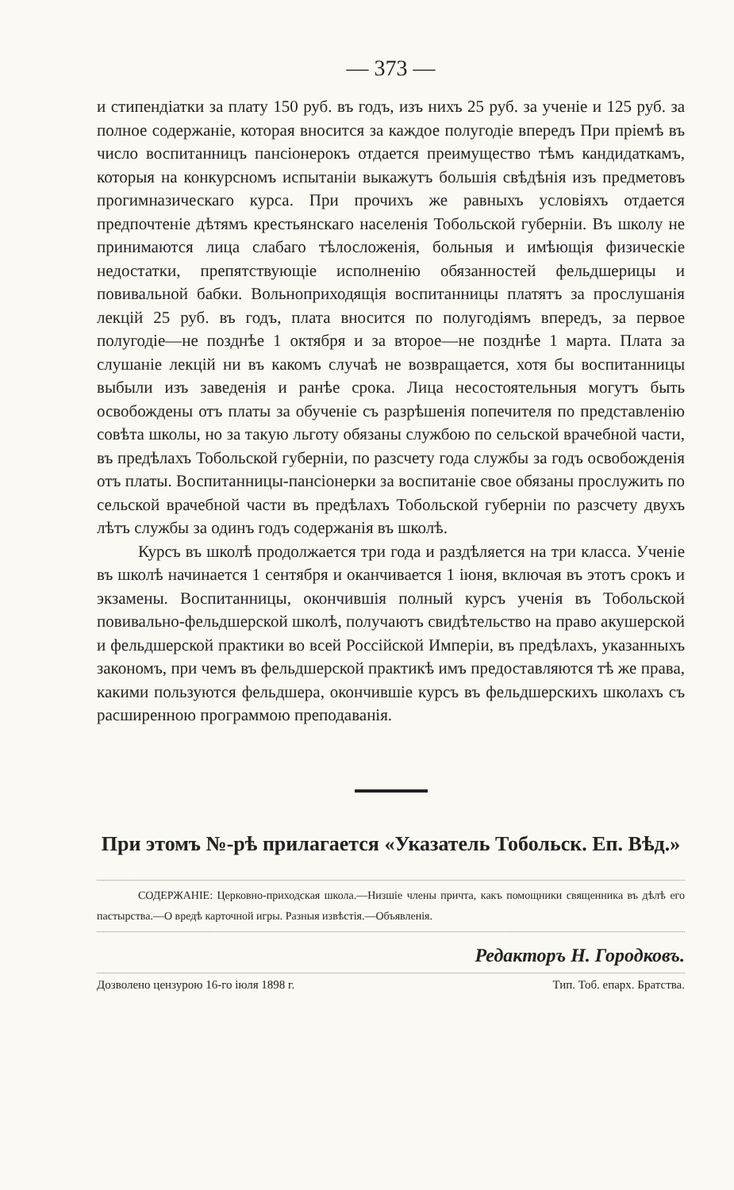— 373 —
и стипендіатки за плату 150 руб. въ годъ, изъ нихъ 25 руб. за ученіе и 125 руб. за полное содержаніе, которая вносится за каждое полугодіе впередъ При пріемѣ въ число воспитанницъ пансіонерокъ отдается преимущество тѣмъ кандидаткамъ, которыя на конкурсномъ испытаніи выкажутъ большія свѣдѣнія изъ предметовъ прогимназическаго курса. При прочихъ же равныхъ условіяхъ отдается предпочтеніе дѣтямъ крестьянскаго населенія Тобольской губерніи. Въ школу не принимаются лица слабаго тѣлосложенія, больныя и имѣющія физическіе недостатки, препятствующіе исполненію обязанностей фельдшерицы и повивальной бабки. Вольноприходящія воспитанницы платятъ за прослушанія лекцій 25 руб. въ годъ, плата вносится по полугодіямъ впередъ, за первое полугодіе—не позднѣе 1 октября и за второе—не позднѣе 1 марта. Плата за слушаніе лекцій ни въ какомъ случаѣ не возвращается, хотя бы воспитанницы выбыли изъ заведенія и ранѣе срока. Лица несостоятельныя могутъ быть освобождены отъ платы за обученіе съ разрѣшенія попечителя по представленію совѣта школы, но за такую льготу обязаны службою по сельской врачебной части, въ предѣлахъ Тобольской губерніи, по разсчету года службы за годъ освобожденія отъ платы. Воспитанницы-пансіонерки за воспитаніе свое обязаны прослужить по сельской врачебной части въ предѣлахъ Тобольской губерніи по разсчету двухъ лѣтъ службы за одинъ годъ содержанія въ школѣ.
Курсъ въ школѣ продолжается три года и раздѣляется на три класса. Ученіе въ школѣ начинается 1 сентября и оканчивается 1 іюня, включая въ этотъ срокъ и экзамены. Воспитанницы, окончившія полный курсъ ученія въ Тобольской повивально-фельдшерской школѣ, получаютъ свидѣтельство на право акушерской и фельдшерской практики во всей Россійской Имперіи, въ предѣлахъ, указанныхъ закономъ, при чемъ въ фельдшерской практикѣ имъ предоставляются тѣ же права, какими пользуются фельдшера, окончившіе курсъ въ фельдшерскихъ школахъ съ расширенною программою преподаванія.
При этомъ №-рѣ прилагается «Указатель Тобольск. Еп. Вѣд.»
СОДЕРЖАНІЕ: Церковно-приходская школа.—Низшіе члены причта, какъ помощники священника въ дѣлѣ его пастырства.—О вредѣ карточной игры. Разныя извѣстія.—Объявленія.
Редакторъ Н. Городковъ.
Дозволено цензурою 16-го іюля 1898 г. Тип. Тоб. епарх. Братства.